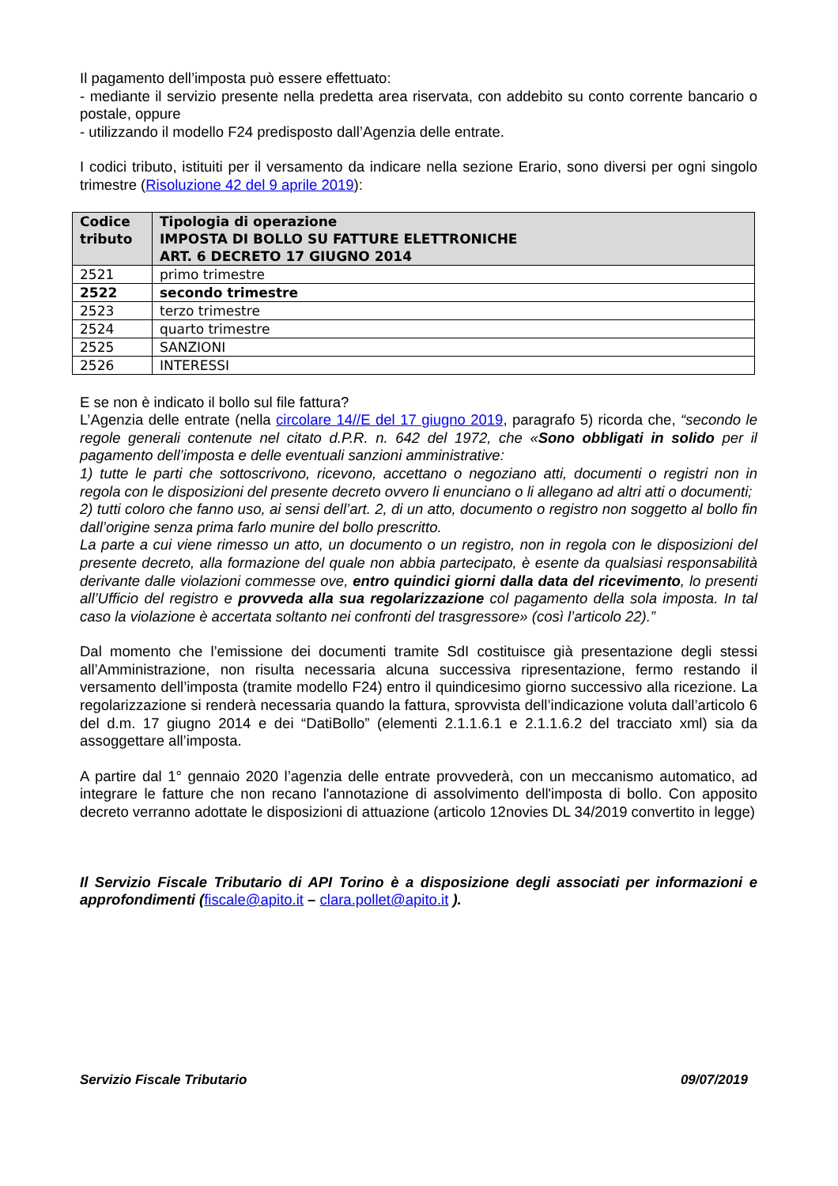Il pagamento dell’imposta può essere effettuato:
- mediante il servizio presente nella predetta area riservata, con addebito su conto corrente bancario o postale, oppure
- utilizzando il modello F24 predisposto dall’Agenzia delle entrate.
I codici tributo, istituiti per il versamento da indicare nella sezione Erario, sono diversi per ogni singolo trimestre (Risoluzione 42 del 9 aprile 2019):
| Codice tributo | Tipologia di operazione IMPOSTA DI BOLLO SU FATTURE ELETTRONICHE ART. 6 DECRETO 17 GIUGNO 2014 |
| --- | --- |
| 2521 | primo trimestre |
| 2522 | secondo trimestre |
| 2523 | terzo trimestre |
| 2524 | quarto trimestre |
| 2525 | SANZIONI |
| 2526 | INTERESSI |
E se non è indicato il bollo sul file fattura?
L’Agenzia delle entrate (nella circolare 14//E del 17 giugno 2019, paragrafo 5) ricorda che, “secondo le regole generali contenute nel citato d.P.R. n. 642 del 1972, che «Sono obbligati in solido per il pagamento dell’imposta e delle eventuali sanzioni amministrative:
1) tutte le parti che sottoscrivono, ricevono, accettano o negoziano atti, documenti o registri non in regola con le disposizioni del presente decreto ovvero li enunciano o li allegano ad altri atti o documenti;
2) tutti coloro che fanno uso, ai sensi dell’art. 2, di un atto, documento o registro non soggetto al bollo fin dall’origine senza prima farlo munire del bollo prescritto.
La parte a cui viene rimesso un atto, un documento o un registro, non in regola con le disposizioni del presente decreto, alla formazione del quale non abbia partecipato, è esente da qualsiasi responsabilità derivante dalle violazioni commesse ove, entro quindici giorni dalla data del ricevimento, lo presenti all’Ufficio del registro e provveda alla sua regolarizzazione col pagamento della sola imposta. In tal caso la violazione è accertata soltanto nei confronti del trasgressore» (così l’articolo 22).”
Dal momento che l’emissione dei documenti tramite SdI costituisce già presentazione degli stessi all’Amministrazione, non risulta necessaria alcuna successiva ripresentazione, fermo restando il versamento dell’imposta (tramite modello F24) entro il quindicesimo giorno successivo alla ricezione. La regolarizzazione si renderà necessaria quando la fattura, sprovvista dell’indicazione voluta dall’articolo 6 del d.m. 17 giugno 2014 e dei “DatiBollo” (elementi 2.1.1.6.1 e 2.1.1.6.2 del tracciato xml) sia da assoggettare all’imposta.
A partire dal 1° gennaio 2020 l’agenzia delle entrate provvederà, con un meccanismo automatico, ad integrare le fatture che non recano l'annotazione di assolvimento dell'imposta di bollo. Con apposito decreto verranno adottate le disposizioni di attuazione (articolo 12novies DL 34/2019 convertito in legge)
Il Servizio Fiscale Tributario di API Torino è a disposizione degli associati per informazioni e approfondimenti (fiscale@apito.it – clara.pollet@apito.it ).
Servizio Fiscale Tributario 09/07/2019